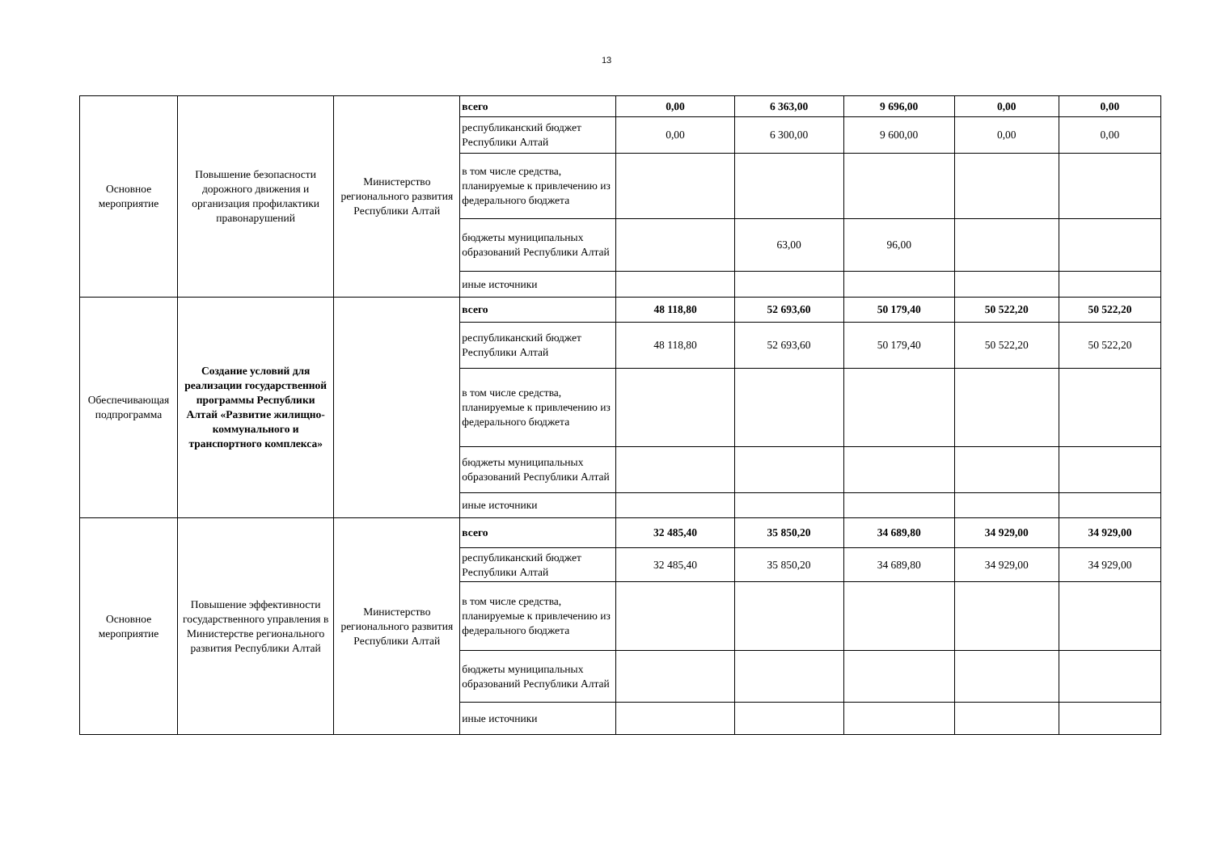13
| Основное мероприятие | Повышение безопасности дорожного движения и организация профилактики правонарушений | Министерство регионального развития Республики Алтай | всего | 0,00 | 6 363,00 | 9 696,00 | 0,00 | 0,00 |
| | | | республиканский бюджет Республики Алтай | 0,00 | 6 300,00 | 9 600,00 | 0,00 | 0,00 |
| | | | в том числе средства, планируемые к привлечению из федерального бюджета | | | | | |
| | | | бюджеты муниципальных образований Республики Алтай | | 63,00 | 96,00 | | |
| | | | иные источники | | | | | |
| Обеспечивающая подпрограмма | Создание условий для реализации государственной программы Республики Алтай «Развитие жилищно-коммунального и транспортного комплекса» | | всего | 48 118,80 | 52 693,60 | 50 179,40 | 50 522,20 | 50 522,20 |
| | | | республиканский бюджет Республики Алтай | 48 118,80 | 52 693,60 | 50 179,40 | 50 522,20 | 50 522,20 |
| | | | в том числе средства, планируемые к привлечению из федерального бюджета | | | | | |
| | | | бюджеты муниципальных образований Республики Алтай | | | | | |
| | | | иные источники | | | | | |
| Основное мероприятие | Повышение эффективности государственного управления в Министерстве регионального развития Республики Алтай | Министерство регионального развития Республики Алтай | всего | 32 485,40 | 35 850,20 | 34 689,80 | 34 929,00 | 34 929,00 |
| | | | республиканский бюджет Республики Алтай | 32 485,40 | 35 850,20 | 34 689,80 | 34 929,00 | 34 929,00 |
| | | | в том числе средства, планируемые к привлечению из федерального бюджета | | | | | |
| | | | бюджеты муниципальных образований Республики Алтай | | | | | |
| | | | иные источники | | | | | |